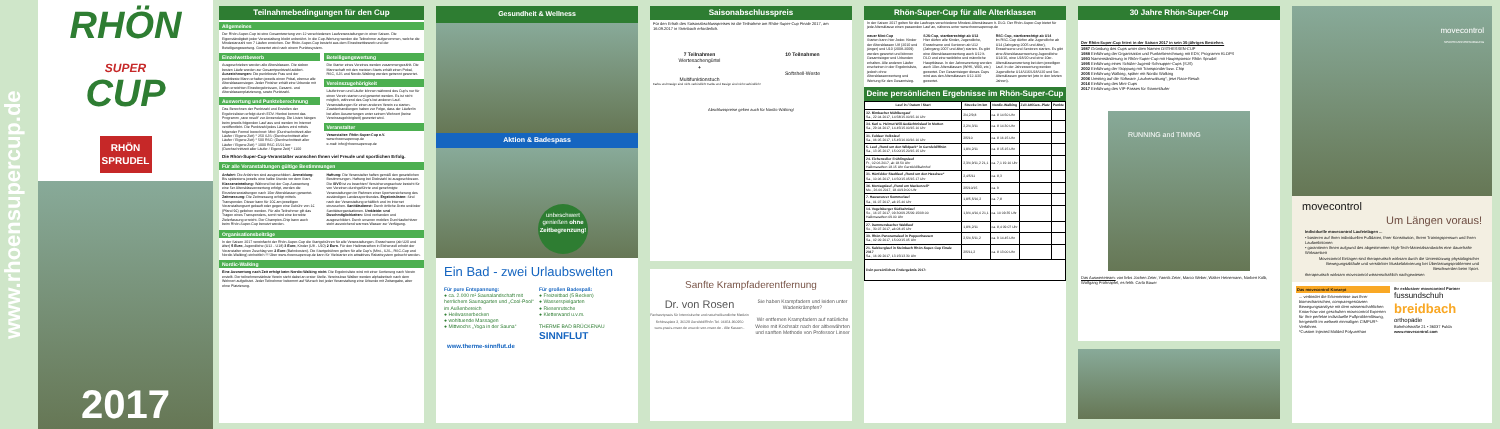www.rhoensupercup.de
RHÖN
SUPER
CUP
RHÖN
SPRUDEL
2017
Teilnahmebedingungen für den Cup
Allgemeines
Der Rhön-Super-Cup ist eine Gesamtwertung von 12 verschiedenen Laufveranstaltungen in einer Saison. Die Eigenständigkeit jeder Veranstaltung bleibt unberührt. In die Cup-Wertung werden die Teilnehmer aufgenommen, welche die Mindestanzahl von 7 Läufen erreichen. Der Rhön-Super-Cup besteht aus dem Einzelwettbewerb und der Beteiligungswertung. Gewertet wird nach einem Punktesystem.
Einzelwettbewerb
Ausgeschrieben werden alle Altersklassen. Die sieben besten Läufe werden zur Gesamtpunktzahl addiert. Auszeichnungen: Die punktbeste Frau und der punktbeste Mann erhalten jeweils einen Pokal, ebenso alle Altersklassensieger. Jeder Finisher erhält eine Urkunde mit allen erreichten Einzelergebnissen, Gesamt- und Altersklassenplatzierung, sowie Punktzahl.
Auswertung und Punkteberechnung
Das Berechnen der Punktzahl und Erstellen der Ergebnislisten erfolgt durch EDV. Hierbei kommt das Programm „race result“ zur Anwendung. Die Listen hängen beim jeweils folgenden Lauf aus und werden im Internet veröffentlicht. Die Punktzahl jedes Läufers wird mittels folgender Formel berechnet: Mini: (Durchschnittzeit aller Läufer / Eigene Zeit) * 250 SJS: (Durchschnittzeit aller Läufer / Eigene Zeit) * 500 RSC: (Durchschnittzeit aller Läufer / Eigene Zeit) * 1000 RSC 15/21 km: (Durchschnittzeit aller Läufer / Eigene Zeit) * 1100
Beteiligungswertung
Die Starter eines Vereines werden zusammengezählt. Die Mannschaft mit den meisten Starts erhält einen Pokal, RSC, SJS und Nordic-Walking werden getrennt gewertet.
Vereinszugehörigkeit
Läuferinnen und Läufer können während des Cup's nur für einen Verein starten und gewertet werden. Es ist nicht möglich, während des Cup's bei anderen Lauf-Veranstaltungen für einen anderen Verein zu starten. Zuwiderhandlungen haben zur Folge, dass der Läufer/in bei allen Auswertungen unter seinem Wohnort (keine Vereinszugehörigkeit) gewertet wird.
Veranstalter
Veranstalter: Rhön-Super-Cup e.V.
www.rhoensupercup.de
e-mail: info@rhoensupercup.de
Die Rhön-Super-Cup-Veranstalter wünschen Ihnen viel Freude und sportlichen Erfolg.
Für alle Veranstaltungen gültige Bestimmungen
Anfahrt: Die Anfahrten sind ausgeschildert. Anmeldung: Bis spätestens jeweils eine halbe Stunde vor dem Start. Klasseneinteilung: Während bei der Cup-Auswertung eine 5er Altersklassenwertung erfolgt, werden die Einzelveranstaltungen nach 10er Altersklassen gewertet. Zeitmessung: Die Zeitmessung erfolgt mittels Transponder. Dieser kann für 10€ am jeweiligen Veranstaltungsort gekauft oder gegen eine Gebühr von 1€ (Pfand 9€) geliehen werden. Für alle Teilnehmer gilt das Tragen eines Transponders, somit wird eine korrekte Zielerfassung erreicht. Der Champion-Chip kann auch beim Rhön-Super-Cup benutzt werden.
Haftung: Die Veranstalter haften gemäß den gesetzlichen Bestimmungen. Haftung bei Diebstahl ist ausgeschlossen. Die SIVO ist zu beachten! Versicherungsschutz besteht für von Vereinen durchgeführte und genehmigte Veranstaltungen im Rahmen einer Sportversicherung des zuständigen Landessportbundes. Ergebnislisten: Sind nach der Veranstaltung erhältlich und im Internet einzusehen. Sanitätsdienst: Durch örtliche Ärzte und/oder Sanitätsorganisationen. Umkleide- und Duschmöglichkeiten: Sind vorhanden und ausgeschildert. Durch unseren mobilen Durchlauferhitzer steht ausreichend warmes Wasser zur Verfügung.
Organisationsbeiträge
In der Saison 2017 vereinfacht der Rhön-Super-Cup die Startgebühren für alle Veranstaltungen. Erwachsene (ab U20 und älter) 5 Euro, Jugendliche (U12 - U18) 3 Euro, Kinder (U8 - U10) 2 Euro. Für den Halbmarathon in Eichenzell erhebt der Veranstalter einen Zuschlag von 2 Euro (Bahnkosten). Die Startgebühren gelten für alle Cup's (Mini-, SJS-, RSC-Cup und Nordic-Walking) einheitlich !!! Über www.rhoensupercup.de kann für Vielstarter ein attraktives Rabattsystem gebucht werden.
Nordic-Walking
Eine Auswertung nach Zeit erfolgt beim Nordic-Walking nicht. Die Ergebnisliste wird mit einer Sortierung nach Verein erstellt. Der teilnehmerstärkste Verein steht dabei an erster Stelle. Vereinslose Walker werden alphabetisch nach dem Wohnort aufgelistet. Jeder Teilnehmer bekommt auf Wunsch bei jeder Veranstaltung eine Urkunde mit Zeitangabe, aber ohne Platzierung.
Gesundheit & Wellness
Aktion & Badespass
unbeschwert genießen ohne Zeitbegrenzung!
Ein Bad - zwei Urlaubswelten
Für pure Entspannung:
● ca. 2.000 m² Saunalandschaft mit herrlichem Saunagarten und „Cool-Pool“ im Außenbereich
● Heilwasserbecken
● wohltuende Massagen
● Mittwochs „Yoga in der Sauna“
Für großen Badespaß:
● Freizeitbad (5 Becken)
● Wasserspielgarten
● Riesenrutsche
● Kletterwand u.v.m.
THERME BAD BRÜCKENAU
SINNFLUT
www.therme-sinnflut.de
Saisonabschlusspreis
Für den Erhalt des Saisonabschlusspreises ist die Teilnahme am Rhön-Super-Cup Finale 2017, am 16.09.2017 in Steinbach erforderlich.
7 Teilnahmen
Wertesachengürtel
+
Multifunktionstuch
10 Teilnahmen
Softshell-Weste
Farbe und Design sind nicht verbindlich! Farbe und Design sind nicht verbindlich!
Abschlusspreise gelten auch für Nordic-Walking!
Sanfte Krampfaderentfernung
Dr. von Rosen
Facharztpraxis für Internistische und naturheilkundliche Medizin Schlossplatz 3, 36129 Gersfeld/Rhön Tel. 06654-960950 www.praxis-rosen.de www.dr-von-rosen.de - Alle Kassen -
Sie haben Krampfadern und leiden unter Wadenkrämpfen?
Wir entfernen Krampfadern auf natürliche Weise mit Kochsalz nach der altbewährten und sanften Methode von Professor Linser
Rhön-Super-Cup für alle Alterklassen
In der Saison 2017 gelten für die Laufcups verschiedene Mindest-Altersklassen lt. DLO. Der Rhön-Super-Cup bietet für jede Altersklasse einen passenden Lauf an, näheres unter www.rhoensupercup.de
neuer Mini-Cup
Starten kann hier Jeder. Kinder der Altersklassen U8 (2010 und jünger) und U10 (2008-2009) werden gewertet und können Gesamtsieger und Urkunden erhalten. Alle anderen Läufer erscheinen in der Ergebnisliste, jedoch ohne Altersklassenwertung und Wertung für den Gesamtsieg.
SJS-Cup, startberechtigt ab U12
Hier dürfen alle Kinder, Jugendliche, Erwachsene und Senioren ab U12 (Jahrgang 2007 und älter) starten. Es gibt eine Altersklassenwertung auch U12 lt. DLO und eine weibliche und männliche Hauptklasse. In der Jahreswertung werden auch 10er-Altersklassen (WHK, W30, etc.) gewertet. Der Gesamtsieger dieses Cups wird aus den Altersklassen U12-U20 gewertet.
RSC-Cup, startberechtigt ab U14
Im RSC-Cup dürfen alle Jugendliche ab U14 (Jahrgang 2005 und älter), Erwachsene und Senioren starten. Es gibt eine Altersklassenwertung Jugendliche U14/16, eine U18/20 und eine 10er-Altersklassenwertung bei dem jeweiligen Lauf. In der Jahreswertung werden Jugendliche U14/U16/U18/U20 und 5er-Altersklassen gewertet (wie in den letzten Jahren).
Deine persönlichen Ergebnisse im Rhön-Super-Cup
| Lauf in / Datum / Start | Strecke im km | Nordic-Walking | Zeit AK/Ges.-Platz | Punkte |
| --- | --- | --- | --- | --- |
| 32. Bimbacher Mühlbergauf Sa., 22.04.2017, 14.58/15.00/15.10 Uhr | 2/4,2/9,8 | ca. 8 14.50 Uhr | | |
| 34. Karl u. Helmut Will-Gedächtnislauf in Motten Sa., 29.04.2017, 14.45/15.00/15.10 Uhr | 2,2/4,3/11 | ca. 8 14.30 Uhr | | |
| 31. Fuldaer Volkslauf Sa., 06.05.2017, 15.45/16.00/16.10 Uhr | 2/5/10 | ca. 8 16.15 Uhr | | |
| 5. Lauf „Rund um den Wildpark“ in Gersfeld/Rhön Sa., 13.05.2017, 15.00/15.20/15.15 Uhr | 1,8/4,2/11 | ca. 8 15.15 Uhr | | |
| 24. Eichenzeller Frühlingslauf Fr., 02.06.2017, ab 18.50 Uhr Halbmarathon 18.15 Uhr Gersfeld/Bahnhof | 2,3/4,9/11,2 21,1 | ca. 7,1 19.10 Uhr | | |
| 31. Hünfelder Stadtlauf „Rund um den Haselsee“ Sa., 10.06.2017, 14.50/15.05/15.17 Uhr | 2,4/5/11 | ca. 8,3 | | |
| 36. Montagslauf „Rund um Mackenzell“ Mo., 26.06.2017, 18.40/19.00 Uhr | 2/5/10/15 | ca. 9 | | |
| 7. Hauswurzer Sommerlauf Sa., 01.07.2017, ab 15.40 Uhr | 1,8/5,5/10,2 | ca. 7,8 | | |
| 14. Vogelsberger Südbahnlauf So., 16.07.2017, 09.30/09.25/09.15/09.00 Halbmarathon 09.00 Uhr | 1,9/4,4/10,0 21,1 | ca. 10 09.35 Uhr | | |
| 27. Dammersbacher Waldlauf So., 30.07.2017, ab 08.45 Uhr | 1,8/6,2/11 | ca. 8,4 09.07 Uhr | | |
| 30. Rhön-Panoramalauf in Poppenhausen Sa., 02.09.2017, 15.00/15.05 Uhr | 2,5/4,5/11,2 | ca. 9 14.45 Uhr | | |
| 21. Salzberglauf in Steinbach Rhön-Super-Cup Finale 2017 Sa., 16.09.2017, 13.15/13.30 Uhr | 2/5/11,2 | ca. 8 13.00 Uhr | | |
| Dein persönliches Endergebnis 2017: | | | | |
30 Jahre Rhön-Super-Cup
Der Rhön-Super-Cup feiert in der Saison 2017 in sein 30-jähriges Bestehen.
1987 Gründung des Cups unter dem Namen OSTHESSEN-CUP
1988 Einführung der Organisation und Punkteberechnung mit EDV, Programm KLOPS
1993 Namensänderung in Rhön-Super-Cup mit Hauptsponsor Rhön Sprudel
1995 Einführung eines Schüler-Jugend-Schnupper-Cups (SJS)
2002 Einführung der Stoppung mit Transponder bzw. Chip
2005 Einführung Walking, später mit Nordic Walking
2006 Umstieg auf die Software „Laufverwaltung“, jetzt Race-Result
2016 Einführung des Mini-Cups
2017 Einführung des VIP-Passes für Stammläufer
RUNNING and TIMING
Das Auswerteteam: von links Jochen Zeier, Yannik Zeier, Marco Weber, Walter Heinemann, Norbert Kolb, Wolfgang Frohnapfel, es fehlt: Carlo Bauer
movecontrol
SPORTFUSSVERSORGUNG
movecontrol
Um Längen voraus!
Individuelle movecontrol Laufeinlagen ...
• basieren auf Ihren individuellen Fußdaten, Ihrer Konstitution, Ihrem Trainingspensum und Ihren Laufambitionen
• garantieren Ihnen aufgrund des abgestimmten High-Tech-Materialsandwichs eine dauerhafte Wirksamkeit
Movecontrol Einlagen sind therapeutisch wirksam durch die Unterstützung physiologischer Bewegungsabläufe und verstärkter Muskelaktivierung bei Überlastungsproblemen und Beschwerden beim Sport.
therapeutisch wirksam movecontrol wissenschaftlich nachgewiesen
Das movecontrol Konzept
... verbindet die Erkenntnisse aus Ihrer biomechanischen, computergestützten Bewegungsanalyse mit dem wissenschaftlichen Know-how von geschulten movecontrol Experten für Ihre perfekte individuelle Fußproblemlösung, hergestellt im weltweit einmaligen CIMPUR*-Verfahren.
*Custom Injected Molded Polyurethan
Ihr exklusiver movecontrol Partner
fussundschuh
breidbach
orthopädie
Bahnhofstraße 21 • 36037 Fulda
www.movecontrol.com